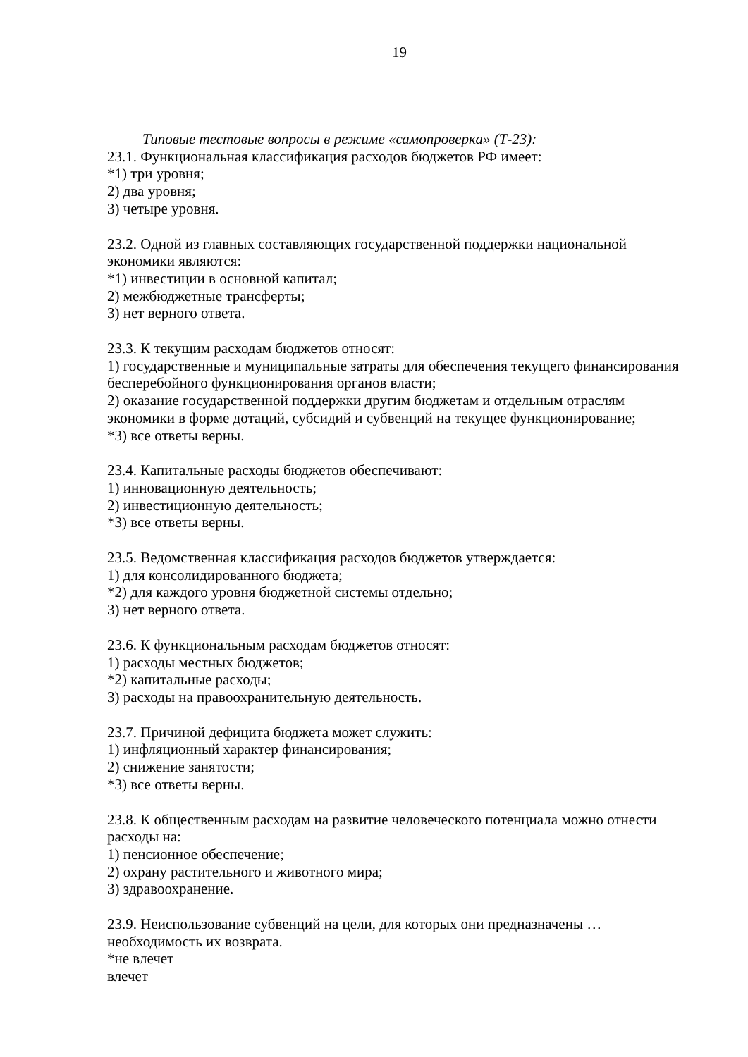19
Типовые тестовые вопросы в режиме «самопроверка» (Т-23):
23.1. Функциональная классификация расходов бюджетов РФ имеет:
*1) три уровня;
2) два уровня;
3) четыре уровня.
23.2. Одной из главных составляющих государственной поддержки национальной экономики являются:
*1) инвестиции в основной капитал;
2) межбюджетные трансферты;
3) нет верного ответа.
23.3. К текущим расходам бюджетов относят:
1) государственные и муниципальные затраты для обеспечения текущего финансирования бесперебойного функционирования органов власти;
2) оказание государственной поддержки другим бюджетам и отдельным отраслям экономики в форме дотаций, субсидий и субвенций на текущее функционирование;
*3) все ответы верны.
23.4. Капитальные расходы бюджетов обеспечивают:
1) инновационную деятельность;
2) инвестиционную деятельность;
*3) все ответы верны.
23.5. Ведомственная классификация расходов бюджетов утверждается:
1) для консолидированного бюджета;
*2) для каждого уровня бюджетной системы отдельно;
3) нет верного ответа.
23.6. К функциональным расходам бюджетов относят:
1) расходы местных бюджетов;
*2) капитальные расходы;
3) расходы на правоохранительную деятельность.
23.7. Причиной дефицита бюджета может служить:
1) инфляционный характер финансирования;
2) снижение занятости;
*3) все ответы верны.
23.8. К общественным расходам на развитие человеческого потенциала можно отнести расходы на:
1) пенсионное обеспечение;
2) охрану растительного и животного мира;
3) здравоохранение.
23.9. Неиспользование субвенций на цели, для которых они предназначены … необходимость их возврата.
*не влечет
влечет